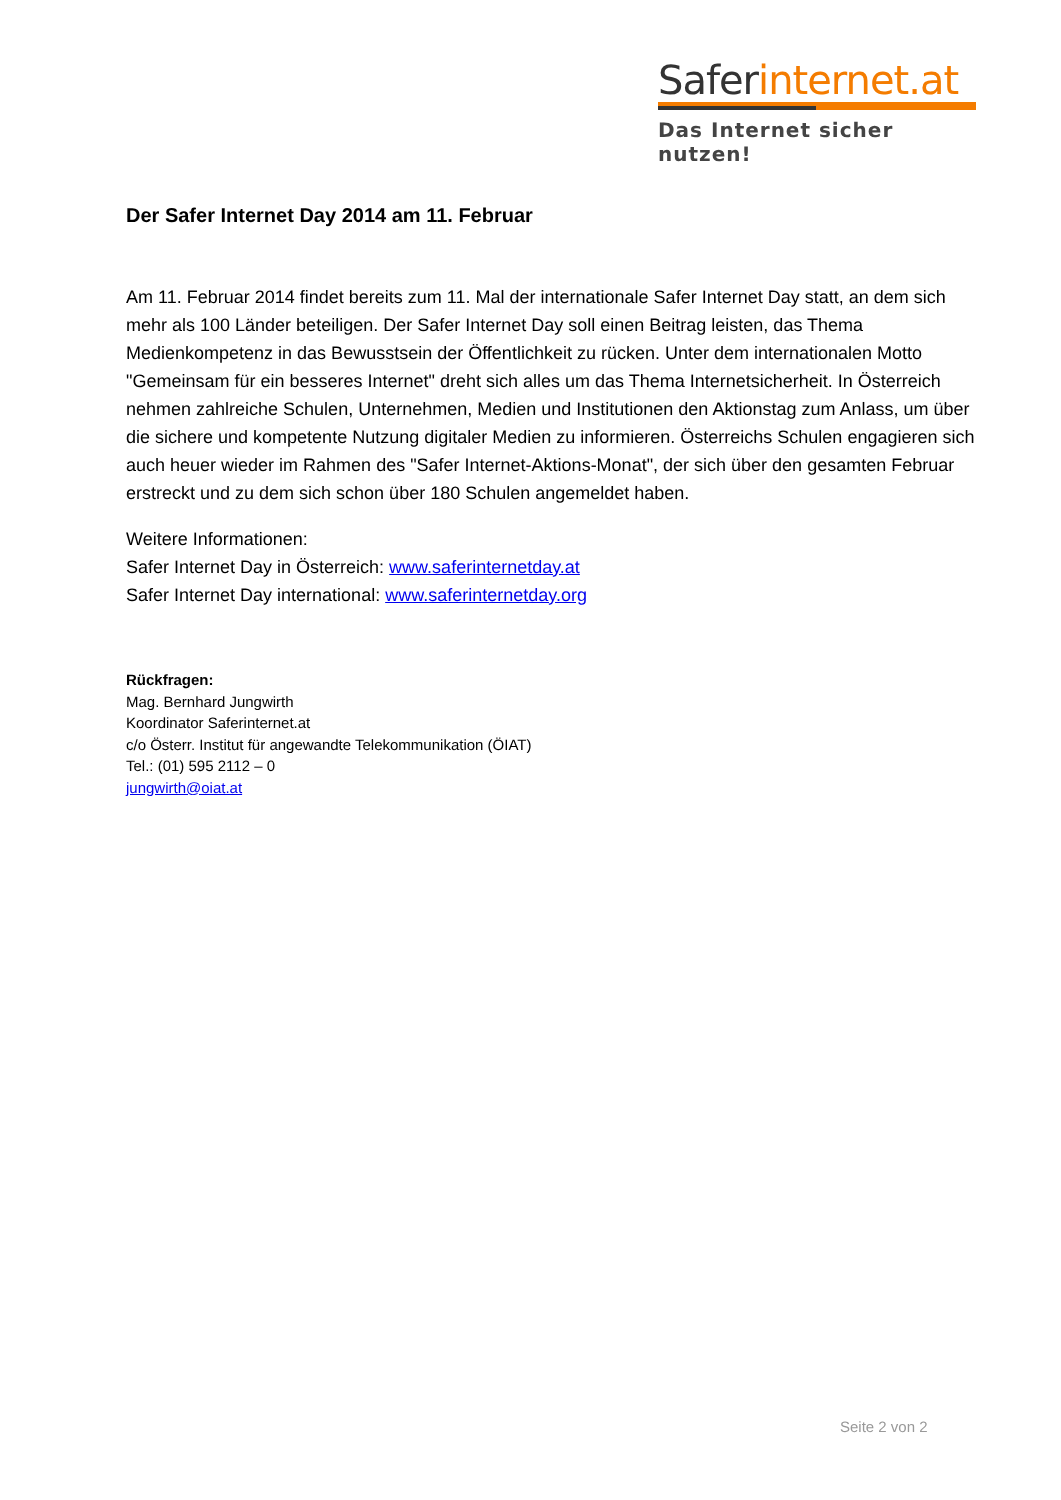Saferinternet.at
Das Internet sicher nutzen!
Der Safer Internet Day 2014 am 11. Februar
Am 11. Februar 2014 findet bereits zum 11. Mal der internationale Safer Internet Day statt, an dem sich mehr als 100 Länder beteiligen. Der Safer Internet Day soll einen Beitrag leisten, das Thema Medienkompetenz in das Bewusstsein der Öffentlichkeit zu rücken. Unter dem internationalen Motto "Gemeinsam für ein besseres Internet" dreht sich alles um das Thema Internetsicherheit. In Österreich nehmen zahlreiche Schulen, Unternehmen, Medien und Institutionen den Aktionstag zum Anlass, um über die sichere und kompetente Nutzung digitaler Medien zu informieren. Österreichs Schulen engagieren sich auch heuer wieder im Rahmen des "Safer Internet-Aktions-Monat", der sich über den gesamten Februar erstreckt und zu dem sich schon über 180 Schulen angemeldet haben.
Weitere Informationen:
Safer Internet Day in Österreich: www.saferinternetday.at
Safer Internet Day international: www.saferinternetday.org
Rückfragen:
Mag. Bernhard Jungwirth
Koordinator Saferinternet.at
c/o Österr. Institut für angewandte Telekommunikation (ÖIAT)
Tel.: (01) 595 2112 – 0
jungwirth@oiat.at
Seite 2 von 2